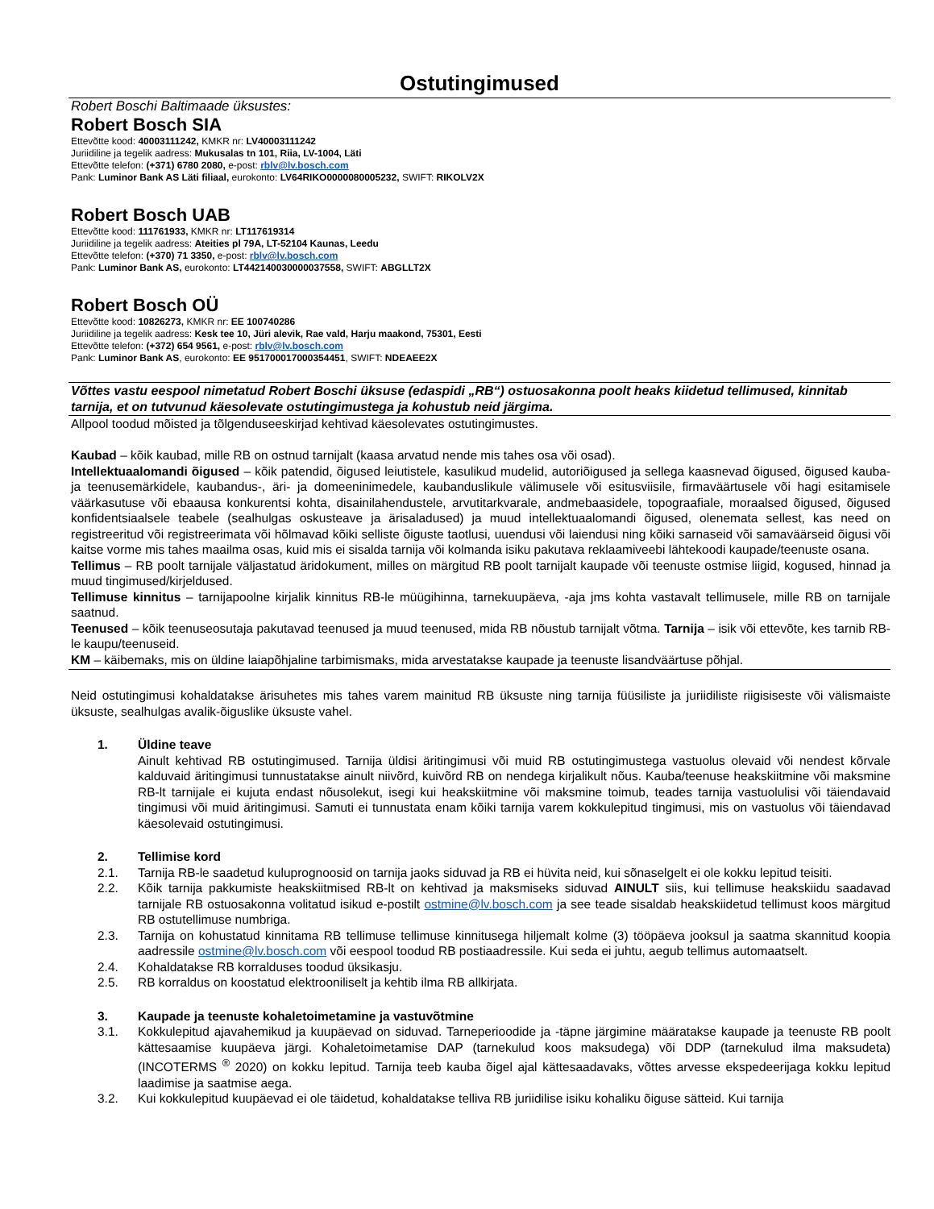Ostutingimused
Robert Boschi Baltimaade üksustes:
Robert Bosch SIA
Ettevõtte kood: 40003111242, KMKR nr: LV40003111242
Juriidiline ja tegelik aadress: Mukusalas tn 101, Riia, LV-1004, Läti
Ettevõtte telefon: (+371) 6780 2080, e-post: rblv@lv.bosch.com
Pank: Luminor Bank AS Läti filiaal, eurokonto: LV64RIKO0000080005232, SWIFT: RIKOLV2X
Robert Bosch UAB
Ettevõtte kood: 111761933, KMKR nr: LT117619314
Juriidiline ja tegelik aadress: Ateities pl 79A, LT-52104 Kaunas, Leedu
Ettevõtte telefon: (+370) 71 3350, e-post: rblv@lv.bosch.com
Pank: Luminor Bank AS, eurokonto: LT442140030000037558, SWIFT: ABGLLT2X
Robert Bosch OÜ
Ettevõtte kood: 10826273, KMKR nr: EE 100740286
Juriidiline ja tegelik aadress: Kesk tee 10, Jüri alevik, Rae vald, Harju maakond, 75301, Eesti
Ettevõtte telefon: (+372) 654 9561, e-post: rblv@lv.bosch.com
Pank: Luminor Bank AS, eurokonto: EE 951700017000354451, SWIFT: NDEAEE2X
Võttes vastu eespool nimetatud Robert Boschi üksuse (edaspidi „RB“) ostuosakonna poolt heaks kiidetud tellimused, kinnitab tarnija, et on tutvunud käesolevate ostutingimustega ja kohustub neid järgima.
Allpool toodud mõisted ja tõlgenduseeskirjad kehtivad käesolevates ostutingimustes.
Kaubad – kõik kaubad, mille RB on ostnud tarnijalt (kaasa arvatud nende mis tahes osa või osad).
Intellektuaalomandi õigused – kõik patendid, õigused leiutistele, kasulikud mudelid, autoriõigused ja sellega kaasnevad õigused, õigused kauba- ja teenusemärkidele, kaubandus-, äri- ja domeeninimedele, kaubanduslikule välimusele või esitusviisile, firmaväärtusele või hagi esitamisele väärkasutuse või ebaausa konkurentsi kohta, disainilahendustele, arvutitarkvarale, andmebaasidele, topograafiale, moraalsed õigused, õigused konfidentsiaalsele teabele (sealhulgas oskusteave ja ärisaladused) ja muud intellektuaalomandi õigused, olenemata sellest, kas need on registreeritud või registreerimata või hõlmavad kõiki selliste õiguste taotlusi, uuendusi või laiendusi ning kõiki sarnaseid või samaväärseid õigusi või kaitse vorme mis tahes maailma osas, kuid mis ei sisalda tarnija või kolmanda isiku pakutava reklaamiveebi lähtekoodi kaupade/teenuste osana.
Tellimus – RB poolt tarnijale väljastatud äridokument, milles on märgitud RB poolt tarnijalt kaupade või teenuste ostmise liigid, kogused, hinnad ja muud tingimused/kirjeldused.
Tellimuse kinnitus – tarnijapoolne kirjalik kinnitus RB-le müügihinna, tarnekuupäeva, -aja jms kohta vastavalt tellimusele, mille RB on tarnijale saatnud.
Teenused – kõik teenuseosutaja pakutavad teenused ja muud teenused, mida RB nõustub tarnijalt võtma. Tarnija – isik või ettevõte, kes tarnib RB-le kaupu/teenuseid.
KM – käibemaks, mis on üldine laiapõhjaline tarbimismaks, mida arvestatakse kaupade ja teenuste lisandväärtuse põhjal.
Neid ostutingimusi kohaldatakse ärisuhetes mis tahes varem mainitud RB üksuste ning tarnija füüsiliste ja juriidiliste riigisiseste või välismaiste üksuste, sealhulgas avalik-õiguslike üksuste vahel.
1. Üldine teave
Ainult kehtivad RB ostutingimused. Tarnija üldisi äritingimusi või muid RB ostutingimustega vastuolus olevaid või nendest kõrvale kalduvaid äritingimusi tunnustatakse ainult niivõrd, kuivõrd RB on nendega kirjalikult nõus. Kauba/teenuse heakskiitmine või maksmine RB-lt tarnijale ei kujuta endast nõusolekut, isegi kui heakskiitmine või maksmine toimub, teades tarnija vastuolulisi või täiendavaid tingimusi või muid äritingimusi. Samuti ei tunnustata enam kõiki tarnija varem kokkulepitud tingimusi, mis on vastuolus või täiendavad käesolevaid ostutingimusi.
2. Tellimise kord
2.1. Tarnija RB-le saadetud kuluprognoosid on tarnija jaoks siduvad ja RB ei hüvita neid, kui sõnaselgelt ei ole kokku lepitud teisiti.
2.2. Kõik tarnija pakkumiste heakskiitmised RB-lt on kehtivad ja maksmiseks siduvad AINULT siis, kui tellimuse heakskiidu saadavad tarnijale RB ostuosakonna volitatud isikud e-postilt ostmine@lv.bosch.com ja see teade sisaldab heakskiidetud tellimust koos märgitud RB ostutellimuse numbriga.
2.3. Tarnija on kohustatud kinnitama RB tellimuse tellimuse kinnitusega hiljemalt kolme (3) tööpäeva jooksul ja saatma skannitud koopia aadressile ostmine@lv.bosch.com või eespool toodud RB postiaadressile. Kui seda ei juhtu, aegub tellimus automaatselt.
2.4. Kohaldatakse RB korralduses toodud üksikasju.
2.5. RB korraldus on koostatud elektrooniliselt ja kehtib ilma RB allkirjata.
3. Kaupade ja teenuste kohaletoimetamine ja vastuvõtmine
3.1. Kokkulepitud ajavahemikud ja kuupäevad on siduvad. Tarneperioodide ja -täpne järgimine määratakse kaupade ja teenuste RB poolt kättesaamise kuupäeva järgi. Kohaletoimetamise DAP (tarnekulud koos maksudega) või DDP (tarnekulud ilma maksudeta) (INCOTERMS <sup>®</sup> 2020) on kokku lepitud. Tarnija teeb kauba õigel ajal kättesaadavaks, võttes arvesse ekspedeerijaga kokku lepitud laadimise ja saatmise aega.
3.2. Kui kokkulepitud kuupäevad ei ole täidetud, kohaldatakse telliva RB juriidilise isiku kohaliku õiguse sätteid. Kui tarnija